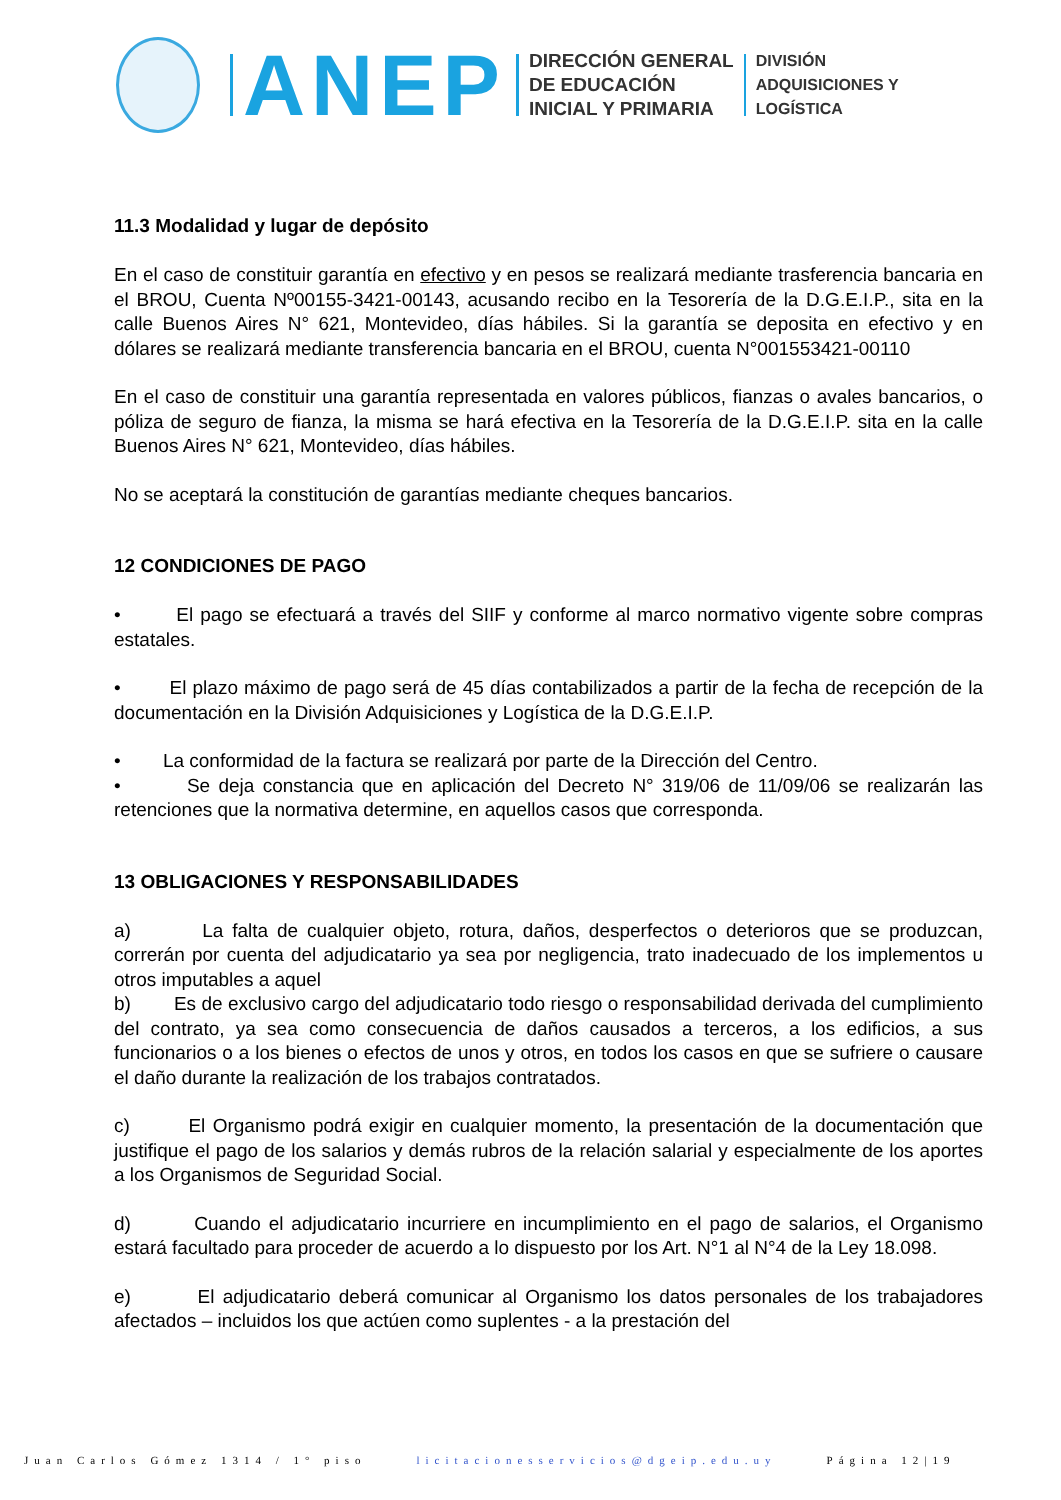ANEP
DIRECCIÓN GENERAL
DE EDUCACIÓN
INICIAL Y PRIMARIA
DIVISIÓN
ADQUISICIONES Y
LOGÍSTICA
11.3 Modalidad y lugar de depósito
En el caso de constituir garantía en efectivo y en pesos se realizará mediante trasferencia bancaria en el BROU, Cuenta Nº00155-3421-00143, acusando recibo en la Tesorería de la D.G.E.I.P., sita en la calle Buenos Aires N° 621, Montevideo, días hábiles. Si la garantía se deposita en efectivo y en dólares se realizará mediante transferencia bancaria en el BROU, cuenta N°001553421-00110
En el caso de constituir una garantía representada en valores públicos, fianzas o avales bancarios, o póliza de seguro de fianza, la misma se hará efectiva en la Tesorería de la D.G.E.I.P. sita en la calle Buenos Aires N° 621, Montevideo, días hábiles.
No se aceptará la constitución de garantías mediante cheques bancarios.
12 CONDICIONES DE PAGO
• El pago se efectuará a través del SIIF y conforme al marco normativo vigente sobre compras estatales.
• El plazo máximo de pago será de 45 días contabilizados a partir de la fecha de recepción de la documentación en la División Adquisiciones y Logística de la D.G.E.I.P.
• La conformidad de la factura se realizará por parte de la Dirección del Centro.
• Se deja constancia que en aplicación del Decreto N° 319/06 de 11/09/06 se realizarán las retenciones que la normativa determine, en aquellos casos que corresponda.
13 OBLIGACIONES Y RESPONSABILIDADES
a) La falta de cualquier objeto, rotura, daños, desperfectos o deterioros que se produzcan, correrán por cuenta del adjudicatario ya sea por negligencia, trato inadecuado de los implementos u otros imputables a aquel
b) Es de exclusivo cargo del adjudicatario todo riesgo o responsabilidad derivada del cumplimiento del contrato, ya sea como consecuencia de daños causados a terceros, a los edificios, a sus funcionarios o a los bienes o efectos de unos y otros, en todos los casos en que se sufriere o causare el daño durante la realización de los trabajos contratados.
c) El Organismo podrá exigir en cualquier momento, la presentación de la documentación que justifique el pago de los salarios y demás rubros de la relación salarial y especialmente de los aportes a los Organismos de Seguridad Social.
d) Cuando el adjudicatario incurriere en incumplimiento en el pago de salarios, el Organismo estará facultado para proceder de acuerdo a lo dispuesto por los Art. N°1 al N°4 de la Ley 18.098.
e) El adjudicatario deberá comunicar al Organismo los datos personales de los trabajadores afectados – incluidos los que actúen como suplentes - a la prestación del
Juan Carlos Gómez 1314 / 1° piso licitacionesservicios@dgeip.edu.uy Página 12|19